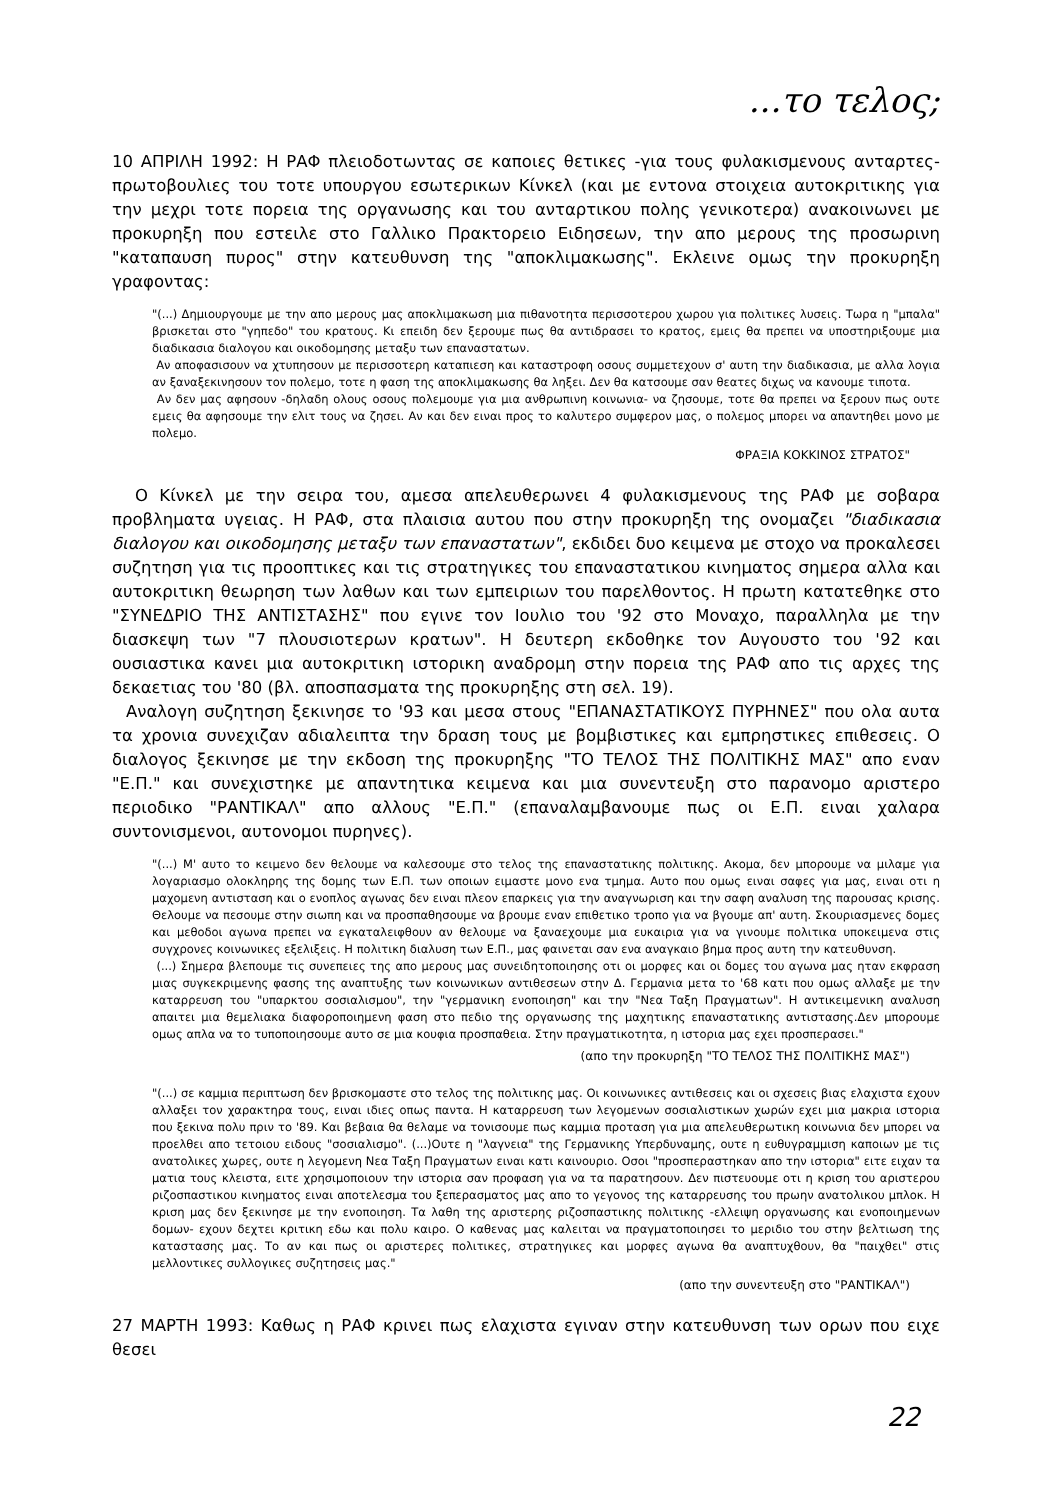...το τελος;
10 ΑΠΡΙΛΗ 1992: Η ΡΑΦ πλειοδοτωντας σε καποιες θετικες -για τους φυλακισμενους ανταρτες- πρωτοβουλιες του τοτε υπουργου εσωτερικων Κίνκελ (και με εντονα στοιχεια αυτοκριτικης για την μεχρι τοτε πορεια της οργανωσης και του ανταρτικου πολης γενικοτερα) ανακοινωνει με προκυρηξη που εστειλε στο Γαλλικο Πρακτορειο Ειδησεων, την απο μερους της προσωρινη "καταπαυση πυρος" στην κατευθυνση της "αποκλιμακωσης". Εκλεινε ομως την προκυρηξη γραφοντας:
"(...) Δημιουργουμε με την απο μερους μας αποκλιμακωση μια πιθανοτητα περισσοτερου χωρου για πολιτικες λυσεις. Τωρα η "μπαλα" βρισκεται στο "γηπεδο" του κρατους. Κι επειδη δεν ξερουμε πως θα αντιδρασει το κρατος, εμεις θα πρεπει να υποστηριξουμε μια διαδικασια διαλογου και οικοδομησης μεταξυ των επαναστατων.
Αν αποφασισουν να χτυπησουν με περισσοτερη καταπιεση και καταστροφη οσους συμμετεχουν σ' αυτη την διαδικασια, με αλλα λογια αν ξαναξεκινησουν τον πολεμο, τοτε η φαση της αποκλιμακωσης θα ληξει. Δεν θα κατσουμε σαν θεατες διχως να κανουμε τιποτα.
Αν δεν μας αφησουν -δηλαδη ολους οσους πολεμουμε για μια ανθρωπινη κοινωνια- να ζησουμε, τοτε θα πρεπει να ξερουν πως ουτε εμεις θα αφησουμε την ελιτ τους να ζησει. Αν και δεν ειναι προς το καλυτερο συμφερον μας, ο πολεμος μπορει να απαντηθει μονο με πολεμο.
ΦΡΑΞΙΑ ΚΟΚΚΙΝΟΣ ΣΤΡΑΤΟΣ"
Ο Κίνκελ με την σειρα του, αμεσα απελευθερωνει 4 φυλακισμενους της ΡΑΦ με σοβαρα προβληματα υγειας. Η ΡΑΦ, στα πλαισια αυτου που στην προκυρηξη της ονομαζει "διαδικασια διαλογου και οικοδομησης μεταξυ των επαναστατων", εκδιδει δυο κειμενα με στοχο να προκαλεσει συζητηση για τις προοπτικες και τις στρατηγικες του επαναστατικου κινηματος σημερα αλλα και αυτοκριτικη θεωρηση των λαθων και των εμπειριων του παρελθοντος. Η πρωτη κατατεθηκε στο "ΣΥΝΕΔΡΙΟ ΤΗΣ ΑΝΤΙΣΤΑΣΗΣ" που εγινε τον Ιουλιο του '92 στο Μοναχο, παραλληλα με την διασκεψη των "7 πλουσιοτερων κρατων". Η δευτερη εκδοθηκε τον Αυγουστο του '92 και ουσιαστικα κανει μια αυτοκριτικη ιστορικη αναδρομη στην πορεια της ΡΑΦ απο τις αρχες της δεκαετιας του '80 (βλ. αποσπασματα της προκυρηξης στη σελ. 19).
Αναλογη συζητηση ξεκινησε το '93 και μεσα στους "ΕΠΑΝΑΣΤΑΤΙΚΟΥΣ ΠΥΡΗΝΕΣ" που ολα αυτα τα χρονια συνεχιζαν αδιαλειπτα την δραση τους με βομβιστικες και εμπρηστικες επιθεσεις. Ο διαλογος ξεκινησε με την εκδοση της προκυρηξης "ΤΟ ΤΕΛΟΣ ΤΗΣ ΠΟΛΙΤΙΚΗΣ ΜΑΣ" απο εναν "Ε.Π." και συνεχιστηκε με απαντητικα κειμενα και μια συνεντευξη στο παρανομο αριστερο περιοδικο "ΡΑΝΤΙΚΑΛ" απο αλλους "Ε.Π." (επαναλαμβανουμε πως οι Ε.Π. ειναι χαλαρα συντονισμενοι, αυτονομοι πυρηνες).
"(...) Μ' αυτο το κειμενο δεν θελουμε να καλεσουμε στο τελος της επαναστατικης πολιτικης. Ακομα, δεν μπορουμε να μιλαμε για λογαριασμο ολοκληρης της δομης των Ε.Π. των οποιων ειμαστε μονο ενα τμημα. Αυτο που ομως ειναι σαφες για μας, ειναι οτι η μαχομενη αντισταση και ο ενοπλος αγωνας δεν ειναι πλεον επαρκεις για την αναγνωριση και την σαφη αναλυση της παρουσας κρισης. Θελουμε να πεσουμε στην σιωπη και να προσπαθησουμε να βρουμε εναν επιθετικο τροπο για να βγουμε απ' αυτη. Σκουριασμενες δομες και μεθοδοι αγωνα πρεπει να εγκαταλειφθουν αν θελουμε να ξαναεχουμε μια ευκαιρια για να γινουμε πολιτικα υποκειμενα στις συγχρονες κοινωνικες εξελιξεις. Η πολιτικη διαλυση των Ε.Π., μας φαινεται σαν ενα αναγκαιο βημα προς αυτη την κατευθυνση.
(...) Σημερα βλεπουμε τις συνεπειες της απο μερους μας συνειδητοποιησης οτι οι μορφες και οι δομες του αγωνα μας ηταν εκφραση μιας συγκεκριμενης φασης της αναπτυξης των κοινωνικων αντιθεσεων στην Δ. Γερμανια μετα το '68 κατι που ομως αλλαξε με την καταρρευση του "υπαρκτου σοσιαλισμου", την "γερμανικη ενοποιηση" και την "Νεα Ταξη Πραγματων". Η αντικειμενικη αναλυση απαιτει μια θεμελιακα διαφοροποιημενη φαση στο πεδιο της οργανωσης της μαχητικης επαναστατικης αντιστασης.Δεν μπορουμε ομως απλα να το τυποποιησουμε αυτο σε μια κουφια προσπαθεια. Στην πραγματικοτητα, η ιστορια μας εχει προσπερασει."
(απο την προκυρηξη "ΤΟ ΤΕΛΟΣ ΤΗΣ ΠΟΛΙΤΙΚΗΣ ΜΑΣ")
"(...) σε καμμια περιπτωση δεν βρισκομαστε στο τελος της πολιτικης μας. Οι κοινωνικες αντιθεσεις και οι σχεσεις βιας ελαχιστα εχουν αλλαξει τον χαρακτηρα τους, ειναι ιδιες οπως παντα. Η καταρρευση των λεγομενων σοσιαλιστικων χωρών εχει μια μακρια ιστορια που ξεκινα πολυ πριν το '89. Και βεβαια θα θελαμε να τονισουμε πως καμμια προταση για μια απελευθερωτικη κοινωνια δεν μπορει να προελθει απο τετοιου ειδους "σοσιαλισμο". (...)Ουτε η "λαγνεια" της Γερμανικης Υπερδυναμης, ουτε η ευθυγραμμιση καποιων με τις ανατολικες χωρες, ουτε η λεγομενη Νεα Ταξη Πραγματων ειναι κατι καινουριο. Οσοι "προσπεραστηκαν απο την ιστορια" ειτε ειχαν τα ματια τους κλειστα, ειτε χρησιμοποιουν την ιστορια σαν προφαση για να τα παρατησουν. Δεν πιστευουμε οτι η κριση του αριστερου ριζοσπαστικου κινηματος ειναι αποτελεσμα του ξεπερασματος μας απο το γεγονος της καταρρευσης του πρωην ανατολικου μπλοκ. Η κριση μας δεν ξεκινησε με την ενοποιηση. Τα λαθη της αριστερης ριζοσπαστικης πολιτικης -ελλειψη οργανωσης και ενοποιημενων δομων- εχουν δεχτει κριτικη εδω και πολυ καιρο. Ο καθενας μας καλειται να πραγματοποιησει το μεριδιο του στην βελτιωση της καταστασης μας. Το αν και πως οι αριστερες πολιτικες, στρατηγικες και μορφες αγωνα θα αναπτυχθουν, θα "παιχθει" στις μελλοντικες συλλογικες συζητησεις μας."
(απο την συνεντευξη στο "ΡΑΝΤΙΚΑΛ")
27 ΜΑΡΤΗ 1993: Καθως η ΡΑΦ κρινει πως ελαχιστα εγιναν στην κατευθυνση των ορων που ειχε θεσει
22